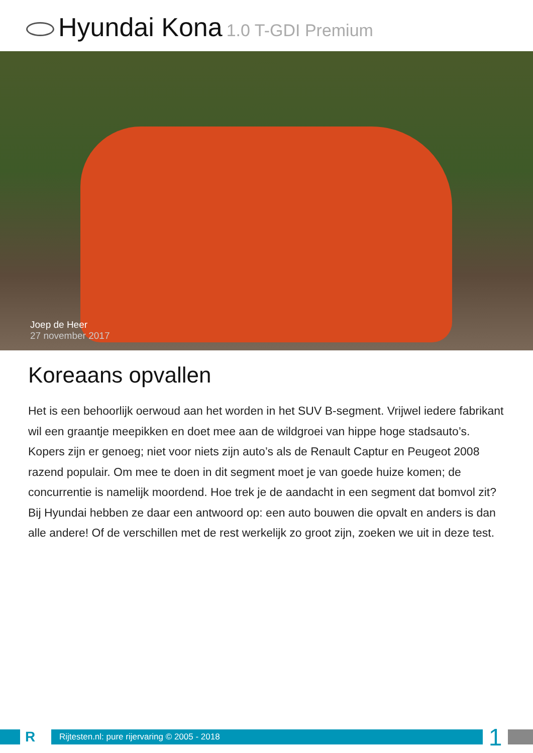Hyundai Kona 1.0 T-GDI Premium
Joep de Heer
27 november 2017
Koreaans opvallen
Het is een behoorlijk oerwoud aan het worden in het SUV B-segment. Vrijwel iedere fabrikant wil een graantje meepikken en doet mee aan de wildgroei van hippe hoge stadsauto’s. Kopers zijn er genoeg; niet voor niets zijn auto’s als de Renault Captur en Peugeot 2008 razend populair. Om mee te doen in dit segment moet je van goede huize komen; de concurrentie is namelijk moordend. Hoe trek je de aandacht in een segment dat bomvol zit? Bij Hyundai hebben ze daar een antwoord op: een auto bouwen die opvalt en anders is dan alle andere! Of de verschillen met de rest werkelijk zo groot zijn, zoeken we uit in deze test.
R
Rijtesten.nl: pure rijervaring © 2005 - 2018
1